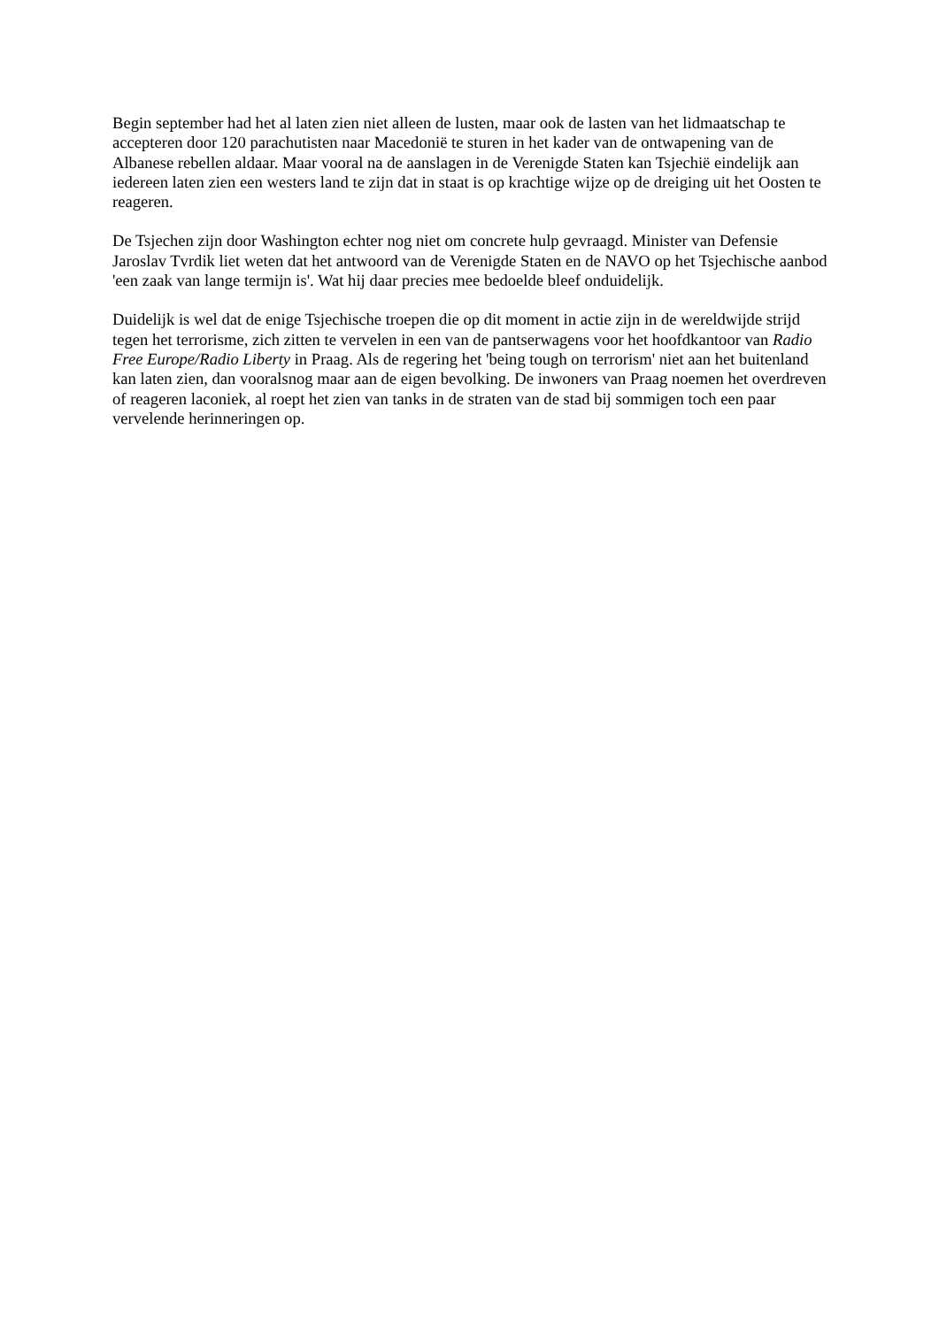Begin september had het al laten zien niet alleen de lusten, maar ook de lasten van het lidmaatschap te accepteren door 120 parachutisten naar Macedonië te sturen in het kader van de ontwapening van de Albanese rebellen aldaar. Maar vooral na de aanslagen in de Verenigde Staten kan Tsjechië eindelijk aan iedereen laten zien een westers land te zijn dat in staat is op krachtige wijze op de dreiging uit het Oosten te reageren.
De Tsjechen zijn door Washington echter nog niet om concrete hulp gevraagd. Minister van Defensie Jaroslav Tvrdik liet weten dat het antwoord van de Verenigde Staten en de NAVO op het Tsjechische aanbod 'een zaak van lange termijn is'. Wat hij daar precies mee bedoelde bleef onduidelijk.
Duidelijk is wel dat de enige Tsjechische troepen die op dit moment in actie zijn in de wereldwijde strijd tegen het terrorisme, zich zitten te vervelen in een van de pantserwagens voor het hoofdkantoor van Radio Free Europe/Radio Liberty in Praag. Als de regering het 'being tough on terrorism' niet aan het buitenland kan laten zien, dan vooralsnog maar aan de eigen bevolking. De inwoners van Praag noemen het overdreven of reageren laconiek, al roept het zien van tanks in de straten van de stad bij sommigen toch een paar vervelende herinneringen op.